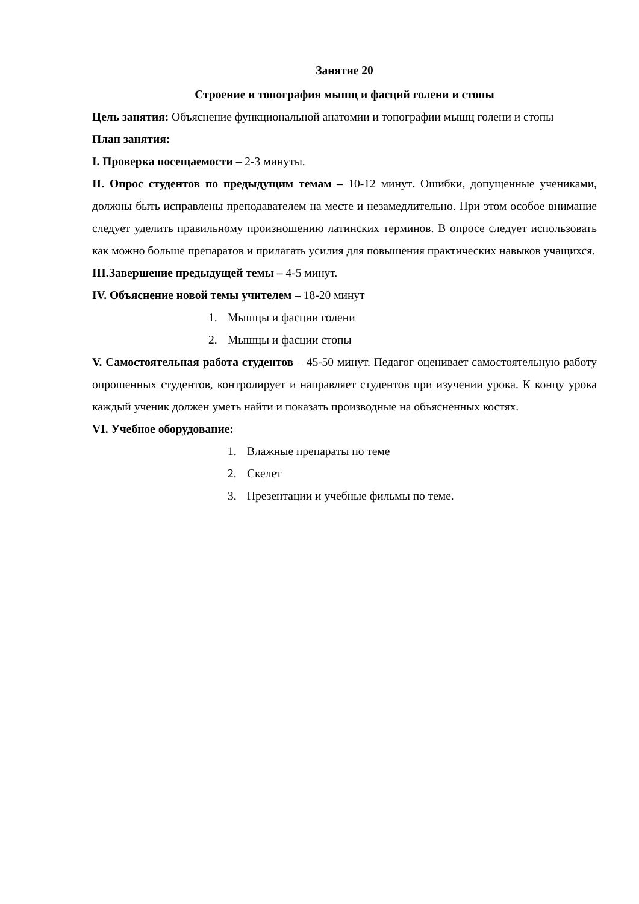Занятие 20
Строение и топография мышц и фасций голени и стопы
Цель занятия: Объяснение функциональной анатомии и топографии мышц голени и стопы
План занятия:
I. Проверка посещаемости – 2-3 минуты.
II. Опрос студентов по предыдущим темам – 10-12 минут. Ошибки, допущенные учениками, должны быть исправлены преподавателем на месте и незамедлительно. При этом особое внимание следует уделить правильному произношению латинских терминов. В опросе следует использовать как можно больше препаратов и прилагать усилия для повышения практических навыков учащихся.
III.Завершение предыдущей темы – 4-5 минут.
IV. Объяснение новой темы учителем – 18-20 минут
1. Мышцы и фасции голени
2. Мышцы и фасции стопы
V. Самостоятельная работа студентов – 45-50 минут. Педагог оценивает самостоятельную работу опрошенных студентов, контролирует и направляет студентов при изучении урока. К концу урока каждый ученик должен уметь найти и показать производные на объясненных костях.
VI. Учебное оборудование:
1. Влажные препараты по теме
2. Скелет
3. Презентации и учебные фильмы по теме.